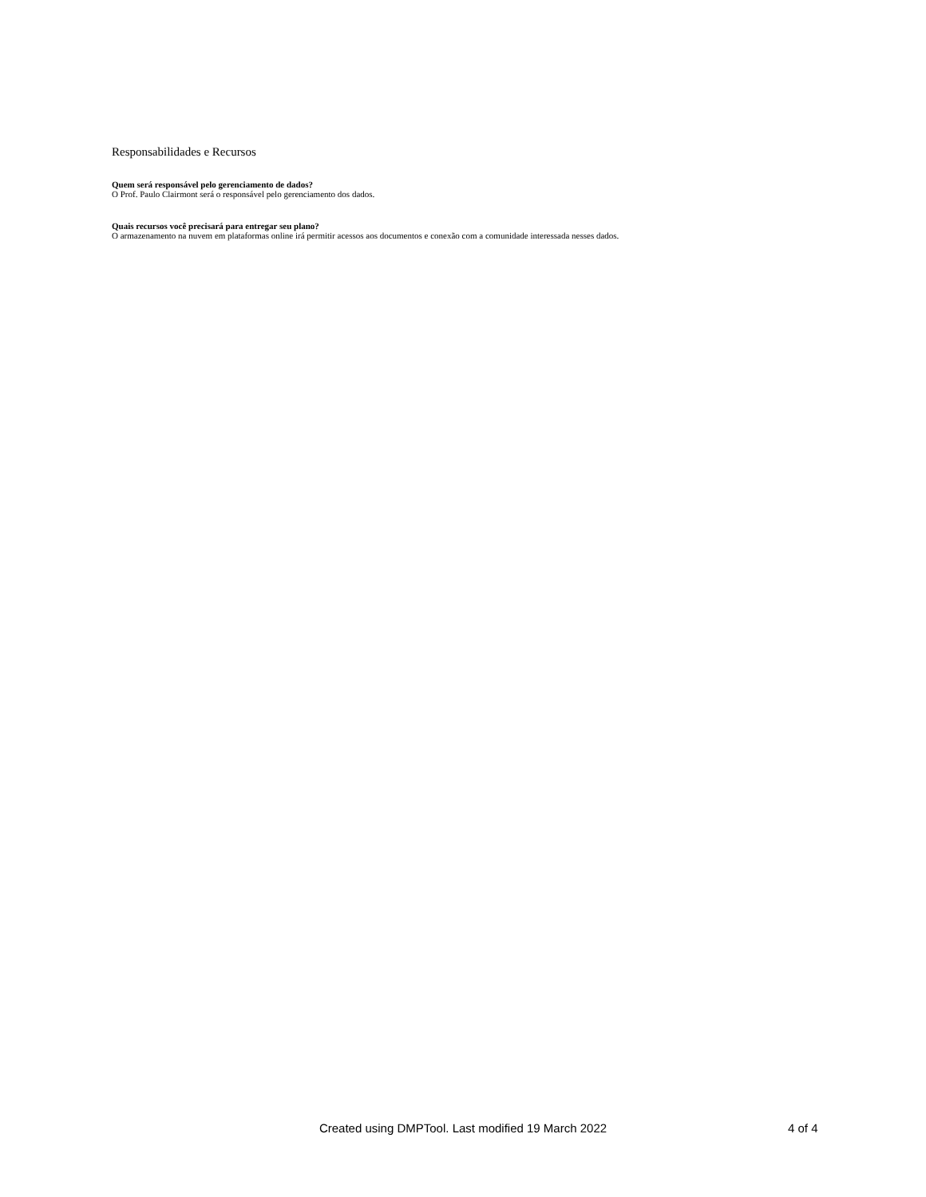Responsabilidades e Recursos
Quem será responsável pelo gerenciamento de dados?
O Prof. Paulo Clairmont será o responsável pelo gerenciamento dos dados.
Quais recursos você precisará para entregar seu plano?
O armazenamento na nuvem em plataformas online irá permitir acessos aos documentos e conexão com a comunidade interessada nesses dados.
Created using DMPTool. Last modified 19 March 2022 4 of 4